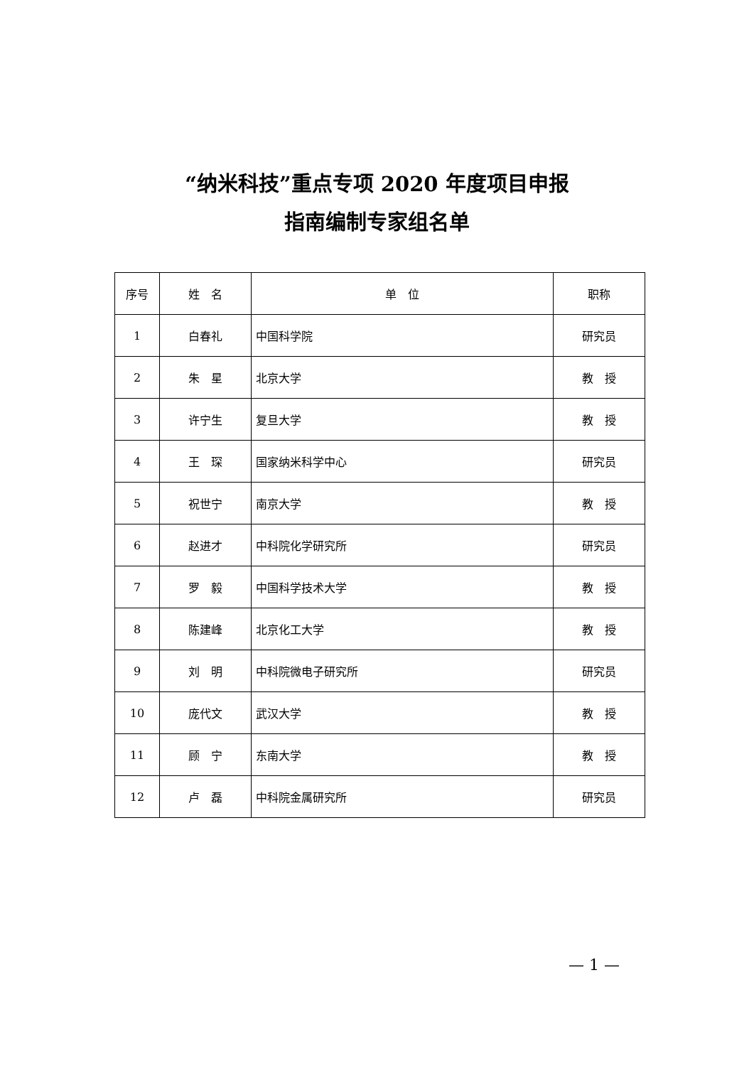“纳米科技”重点专项 2020 年度项目申报
指南编制专家组名单
| 序号 | 姓 名 | 单 位 | 职称 |
| --- | --- | --- | --- |
| 1 | 白春礼 | 中国科学院 | 研究员 |
| 2 | 朱 星 | 北京大学 | 教 授 |
| 3 | 许宁生 | 复旦大学 | 教 授 |
| 4 | 王 琛 | 国家纳米科学中心 | 研究员 |
| 5 | 祝世宁 | 南京大学 | 教 授 |
| 6 | 赵进才 | 中科院化学研究所 | 研究员 |
| 7 | 罗 毅 | 中国科学技术大学 | 教 授 |
| 8 | 陈建峰 | 北京化工大学 | 教 授 |
| 9 | 刘 明 | 中科院微电子研究所 | 研究员 |
| 10 | 庞代文 | 武汉大学 | 教 授 |
| 11 | 顾 宁 | 东南大学 | 教 授 |
| 12 | 卢 磊 | 中科院金属研究所 | 研究员 |
— 1 —